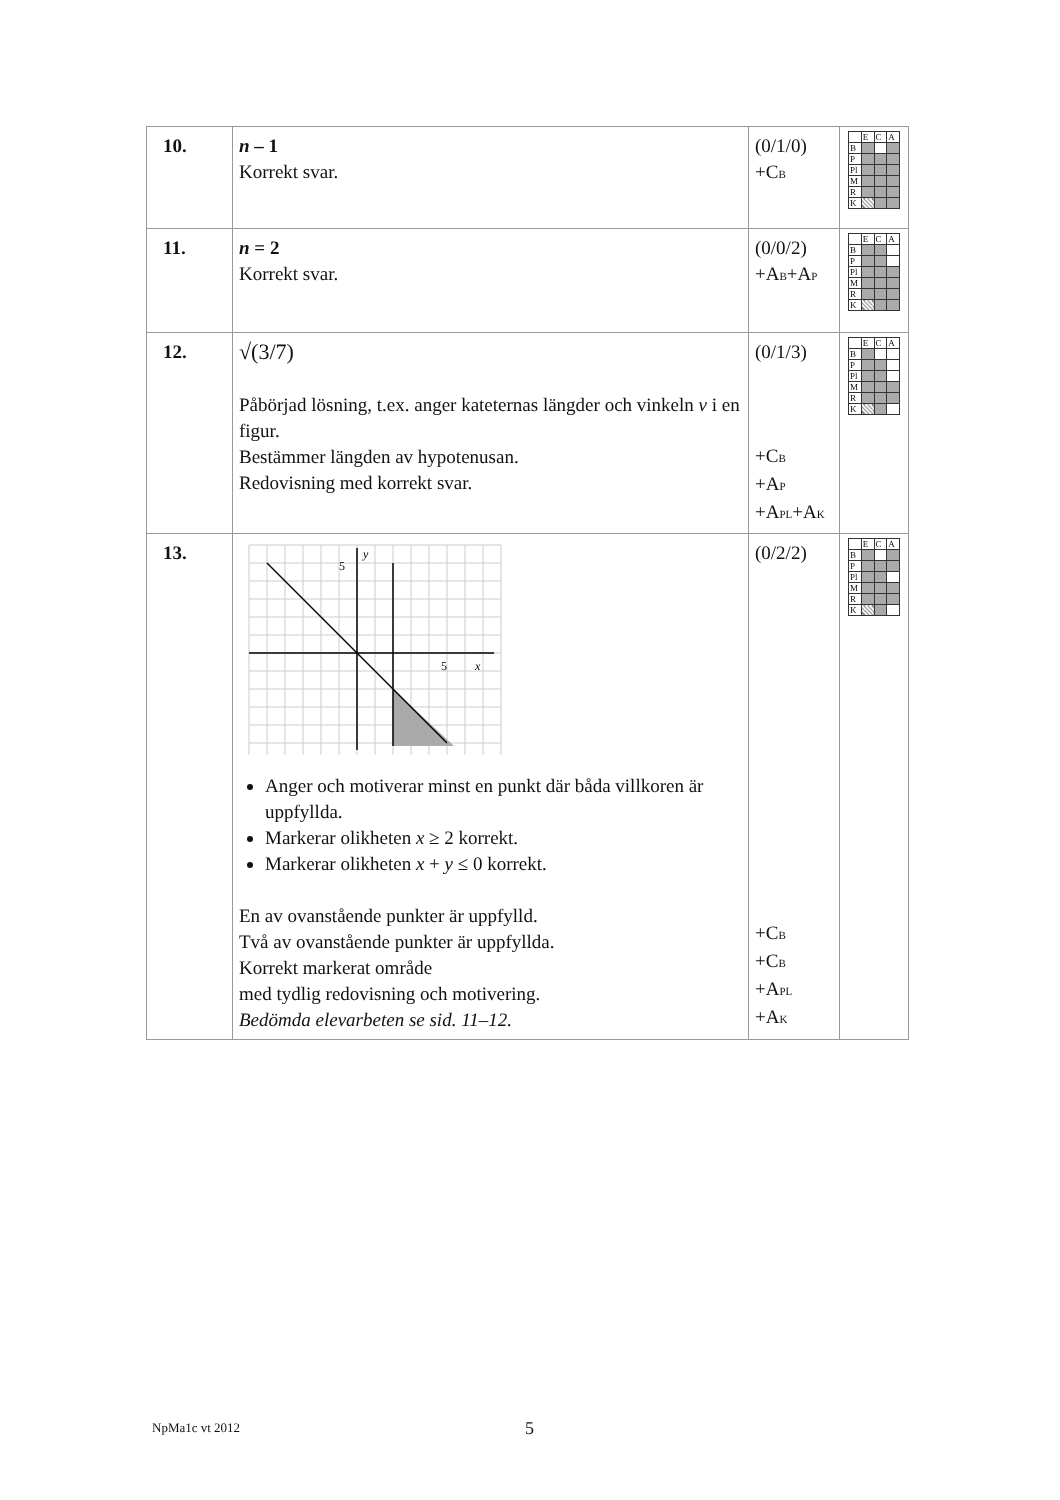| 10. | n – 1 Korrekt svar. | (0/1/0) +C<sub>B</sub> | / / E / C / A / / B / / / / / P / / / / / Pl / / / / / M / / / / / R / / / / / K / / / / |
| 11. | n = 2 Korrekt svar. | (0/0/2) +A<sub>B</sub>+A<sub>P</sub> | / / E / C / A / / B / / / / / P / / / / / Pl / / / / / M / / / / / R / / / / / K / / / / |
| 12. | √(3/7) Påbörjad lösning, t.ex. anger kateternas längder och vinkeln v i en figur. Bestämmer längden av hypotenusan. Redovisning med korrekt svar. | (0/1/3) +C<sub>B</sub> +A<sub>P</sub> +A<sub>PL</sub>+A<sub>K</sub> | / / E / C / A / / B / / / / / P / / / / / Pl / / / / / M / / / / / R / / / / / K / / / / |
| 13. | 5 y 5 x Anger och motiverar minst en punkt där båda villkoren är uppfyllda. Markerar olikheten x ≥ 2 korrekt. Markerar olikheten x + y ≤ 0 korrekt. En av ovanstående punkter är uppfylld. Två av ovanstående punkter är uppfyllda. Korrekt markerat område med tydlig redovisning och motivering. Bedömda elevarbeten se sid. 11–12. | (0/2/2) +C<sub>B</sub> +C<sub>B</sub> +A<sub>PL</sub> +A<sub>K</sub> | / / E / C / A / / B / / / / / P / / / / / Pl / / / / / M / / / / / R / / / / / K / / / / |
NpMa1c vt 2012 5